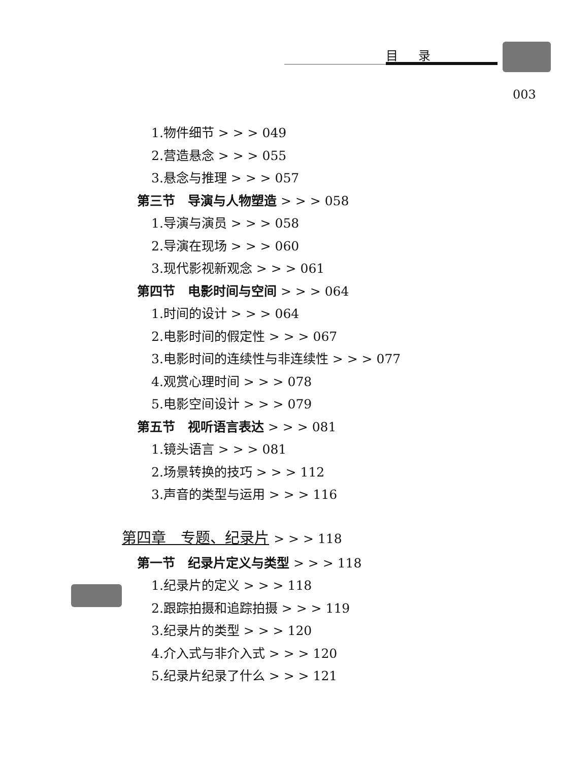目录
003
1.物件细节 > > > 049
2.营造悬念 > > > 055
3.悬念与推理 > > > 057
第三节　导演与人物塑造 > > > 058
1.导演与演员 > > > 058
2.导演在现场 > > > 060
3.现代影视新观念 > > > 061
第四节　电影时间与空间 > > > 064
1.时间的设计 > > > 064
2.电影时间的假定性 > > > 067
3.电影时间的连续性与非连续性 > > > 077
4.观赏心理时间 > > > 078
5.电影空间设计 > > > 079
第五节　视听语言表达 > > > 081
1.镜头语言 > > > 081
2.场景转换的技巧 > > > 112
3.声音的类型与运用 > > > 116
第四章　专题、纪录片 > > > 118
第一节　纪录片定义与类型 > > > 118
1.纪录片的定义 > > > 118
2.跟踪拍摄和追踪拍摄 > > > 119
3.纪录片的类型 > > > 120
4.介入式与非介入式 > > > 120
5.纪录片纪录了什么 > > > 121